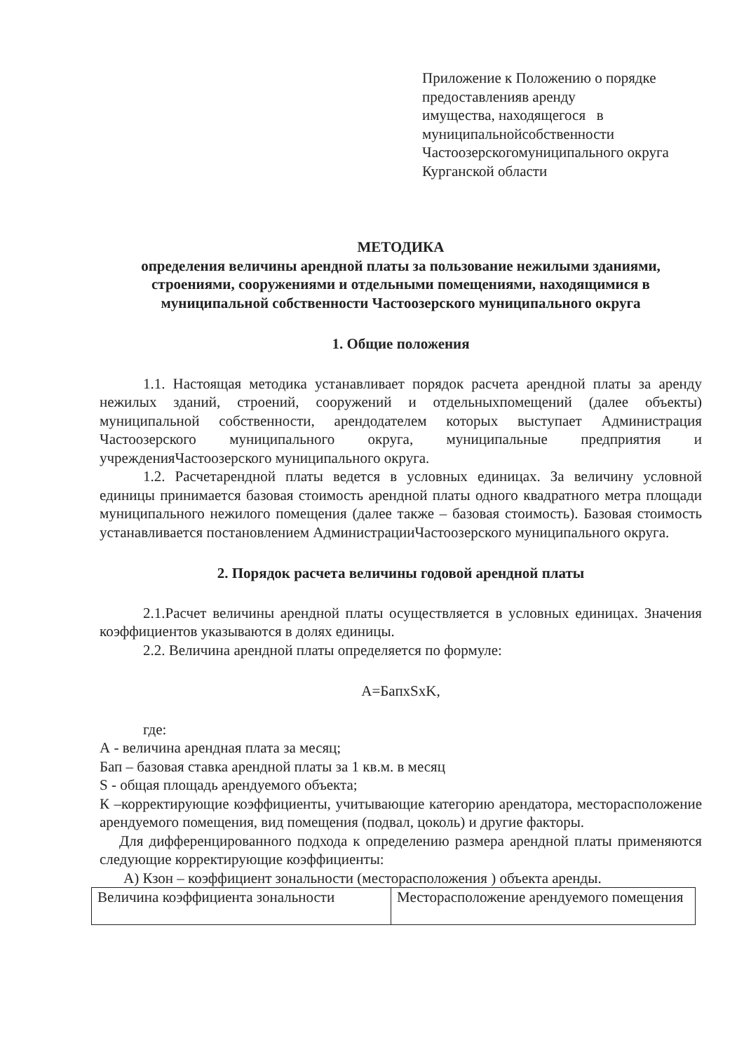Приложение к Положению о порядке
предоставленияв аренду
имущества, находящегося в
муниципальнойсобственности
Частоозерскогомуниципального округа
Курганской области
МЕТОДИКА
определения величины арендной платы за пользование нежилыми зданиями, строениями, сооружениями и отдельными помещениями, находящимися в муниципальной собственности Частоозерского муниципального округа
1. Общие положения
1.1. Настоящая методика устанавливает порядок расчета арендной платы за аренду нежилых зданий, строений, сооружений и отдельныхпомещений (далее объекты) муниципальной собственности, арендодателем которых выступает Администрация Частоозерского муниципального округа, муниципальные предприятия и учрежденияЧастоозерского муниципального округа.
1.2. Расчетарендной платы ведется в условных единицах. За величину условной единицы принимается базовая стоимость арендной платы одного квадратного метра площади муниципального нежилого помещения (далее также – базовая стоимость). Базовая стоимость устанавливается постановлением АдминистрацииЧастоозерского муниципального округа.
2. Порядок расчета величины годовой арендной платы
2.1.Расчет величины арендной платы осуществляется в условных единицах. Значения коэффициентов указываются в долях единицы.
2.2. Величина арендной платы определяется по формуле:
А=БапхSxK,
где:
А - величина арендная плата за месяц;
Бап – базовая ставка арендной платы за 1 кв.м. в месяц
S - общая площадь арендуемого объекта;
К –корректирующие коэффициенты, учитывающие категорию арендатора, месторасположение арендуемого помещения, вид помещения (подвал, цоколь) и другие факторы.
Для дифференцированного подхода к определению размера арендной платы применяются следующие корректирующие коэффициенты:
А) Кзон – коэффициент зональности (месторасположения ) объекта аренды.
| Величина коэффициента зональности | Месторасположение арендуемого помещения |